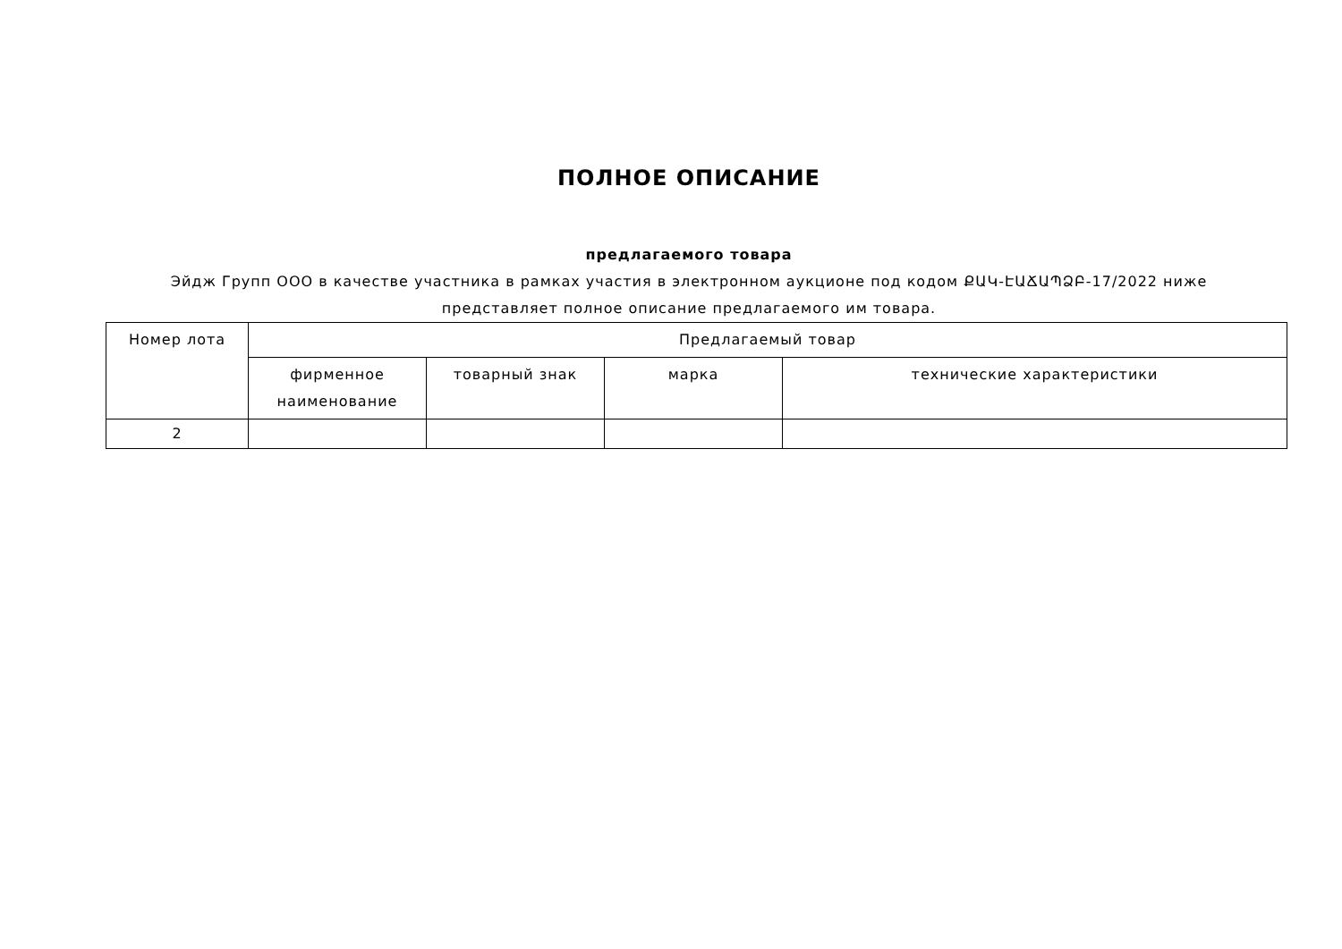ПОЛНОЕ ОПИСАНИЕ
предлагаемого товара
Эйдж Групп ООО в качестве участника в рамках участия в электронном аукционе под кодом ՔԱԿ-ԷԱՃԱՊՁԲ-17/2022 ниже представляет полное описание предлагаемого им товара.
| Номер лота | Предлагаемый товар | | | |
| --- | --- | --- | --- | --- |
| | фирменное наименование | товарный знак | марка | технические характеристики |
| 2 | | | | |